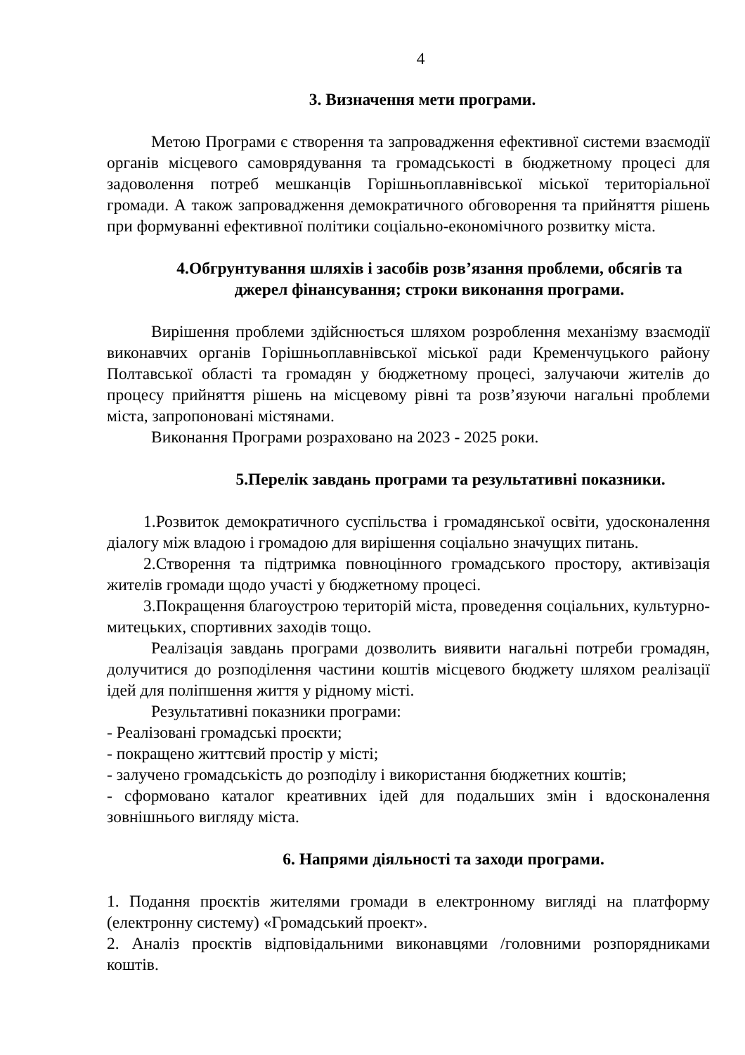4
3. Визначення мети програми.
Метою Програми є створення та запровадження ефективної системи взаємодії органів місцевого самоврядування та громадськості в бюджетному процесі для задоволення потреб мешканців Горішньоплавнівської міської територіальної громади. А також запровадження демократичного обговорення та прийняття рішень при формуванні ефективної політики соціально-економічного розвитку міста.
4.Обгрунтування шляхів і засобів розв’язання проблеми, обсягів та джерел фінансування; строки виконання програми.
Вирішення проблеми здійснюється шляхом розроблення механізму взаємодії виконавчих органів Горішньоплавнівської міської ради Кременчуцького району Полтавської області та громадян у бюджетному процесі, залучаючи жителів до процесу прийняття рішень на місцевому рівні та розв’язуючи нагальні проблеми міста, запропоновані містянами.
Виконання Програми розраховано на 2023 - 2025 роки.
5.Перелік завдань програми та результативні показники.
1.Розвиток демократичного суспільства і громадянської освіти, удосконалення діалогу між владою і громадою для вирішення соціально значущих питань.
2.Створення та підтримка повноцінного громадського простору, активізація жителів громади щодо участі у бюджетному процесі.
3.Покращення благоустрою територій міста, проведення соціальних, культурно-митецьких, спортивних заходів тощо.
Реалізація завдань програми дозволить виявити нагальні потреби громадян, долучитися до розподілення частини коштів місцевого бюджету шляхом реалізації ідей для поліпшення життя у рідному місті.
Результативні показники програми:
- Реалізовані громадські проєкти;
- покращено життєвий простір у місті;
- залучено громадськість до розподілу і використання бюджетних коштів;
- сформовано каталог креативних ідей для подальших змін і вдосконалення зовнішнього вигляду міста.
6. Напрями діяльності та заходи програми.
1. Подання проєктів жителями громади в електронному вигляді на платформу (електронну систему) «Громадський проект».
2. Аналіз проєктів відповідальними виконавцями /головними розпорядниками коштів.